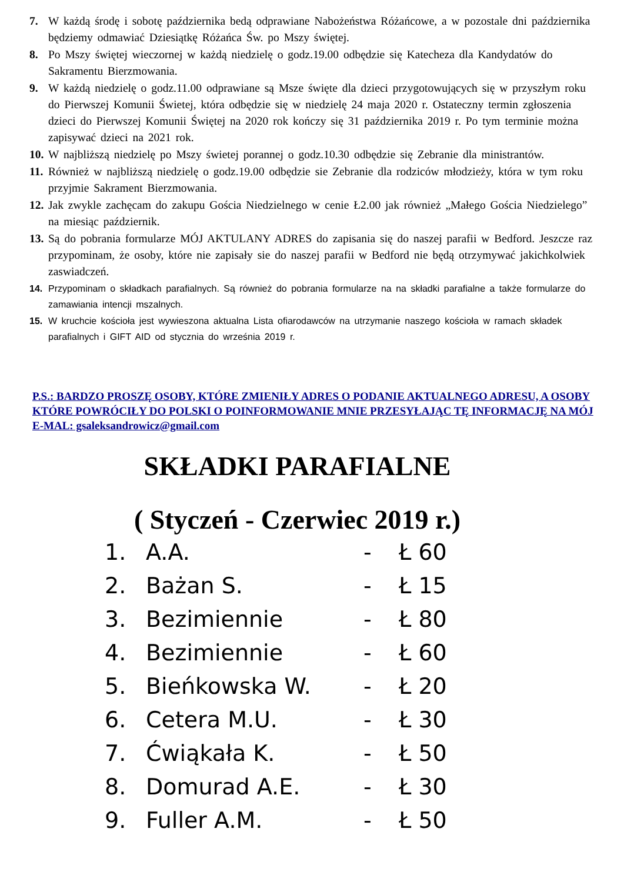7. W każdą środę i sobotę października bedą odprawiane Nabożeństwa Różańcowe, a w pozostale dni października będziemy odmawiać Dziesiątkę Różańca Św. po Mszy świętej.
8. Po Mszy świętej wieczornej w każdą niedzielę o godz.19.00 odbędzie się Katecheza dla Kandydatów do Sakramentu Bierzmowania.
9. W każdą niedzielę o godz.11.00 odprawiane są Msze święte dla dzieci przygotowujących się w przyszłym roku do Pierwszej Komunii Świetej, która odbędzie się w niedzielę 24 maja 2020 r. Ostateczny termin zgłoszenia dzieci do Pierwszej Komunii Świętej na 2020 rok kończy się 31 października 2019 r. Po tym terminie można zapisywać dzieci na 2021 rok.
10. W najbliższą niedzielę po Mszy świetej porannej o godz.10.30 odbędzie się Zebranie dla ministrantów.
11. Również w najbliższą niedzielę o godz.19.00 odbędzie sie Zebranie dla rodziców młodzieży, która w tym roku przyjmie Sakrament Bierzmowania.
12. Jak zwykle zachęcam do zakupu Gościa Niedzielnego w cenie Ł2.00 jak również „Małego Gościa Niedzielego” na miesiąc październik.
13. Są do pobrania formularze MÓJ AKTULANY ADRES do zapisania się do naszej parafii w Bedford. Jeszcze raz przypominam, że osoby, które nie zapisały sie do naszej parafii w Bedford nie będą otrzymywać jakichkolwiek zaswiadczeń.
14. Przypominam o składkach parafialnych. Są również do pobrania formularze na na składki parafialne a także formularze do zamawiania intencji mszalnych.
15. W kruchcie kościoła jest wywieszona aktualna Lista ofiarodawców na utrzymanie naszego kościoła w ramach składek parafialnych i GIFT AID od stycznia do września 2019 r.
P.S.: BARDZO PROSZĘ OSOBY, KTÓRE ZMIENIŁY ADRES O PODANIE AKTUALNEGO ADRESU, A OSOBY KTÓRE POWRÓCIŁY DO POLSKI O POINFORMOWANIE MNIE PRZESYŁAJĄC TĘ INFORMACJĘ NA MÓJ E-MAL: gsaleksandrowicz@gmail.com
SKŁADKI PARAFIALNE
( Styczeń - Czerwiec 2019 r.)
1. A.A. - Ł 60
2. Bażan S. - Ł 15
3. Bezimiennie - Ł 80
4. Bezimiennie - Ł 60
5. Bieńkowska W. - Ł 20
6. Cetera M.U. - Ł 30
7. Ćwiąkała K. - Ł 50
8. Domurad A.E. - Ł 30
9. Fuller A.M. - Ł 50